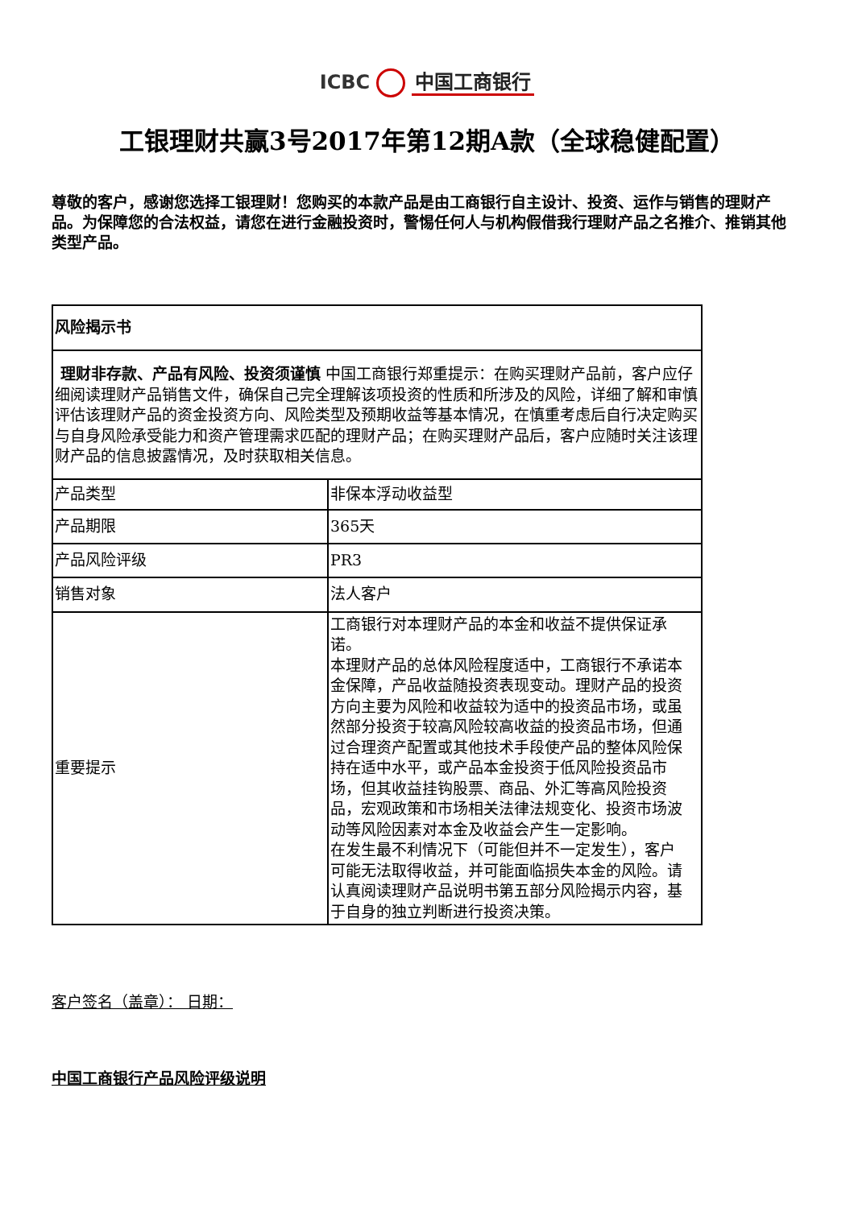ICBC 中国工商银行
工银理财共赢3号2017年第12期A款（全球稳健配置）
尊敬的客户，感谢您选择工银理财！您购买的本款产品是由工商银行自主设计、投资、运作与销售的理财产品。为保障您的合法权益，请您在进行金融投资时，警惕任何人与机构假借我行理财产品之名推介、推销其他类型产品。
| 风险揭示书 | |
| 理财非存款、产品有风险、投资须谨慎 中国工商银行郑重提示：在购买理财产品前，客户应仔细阅读理财产品销售文件，确保自己完全理解该项投资的性质和所涉及的风险，详细了解和审慎评估该理财产品的资金投资方向、风险类型及预期收益等基本情况，在慎重考虑后自行决定购买与自身风险承受能力和资产管理需求匹配的理财产品；在购买理财产品后，客户应随时关注该理财产品的信息披露情况，及时获取相关信息。 | |
| 产品类型 | 非保本浮动收益型 |
| 产品期限 | 365天 |
| 产品风险评级 | PR3 |
| 销售对象 | 法人客户 |
| 重要提示 | 工商银行对本理财产品的本金和收益不提供保证承诺。 本理财产品的总体风险程度适中，工商银行不承诺本金保障，产品收益随投资表现变动。理财产品的投资方向主要为风险和收益较为适中的投资品市场，或虽然部分投资于较高风险较高收益的投资品市场，但通过合理资产配置或其他技术手段使产品的整体风险保持在适中水平，或产品本金投资于低风险投资品市场，但其收益挂钩股票、商品、外汇等高风险投资品，宏观政策和市场相关法律法规变化、投资市场波动等风险因素对本金及收益会产生一定影响。 在发生最不利情况下（可能但并不一定发生），客户可能无法取得收益，并可能面临损失本金的风险。请认真阅读理财产品说明书第五部分风险揭示内容，基于自身的独立判断进行投资决策。 |
客户签名（盖章）： 日期：
中国工商银行产品风险评级说明